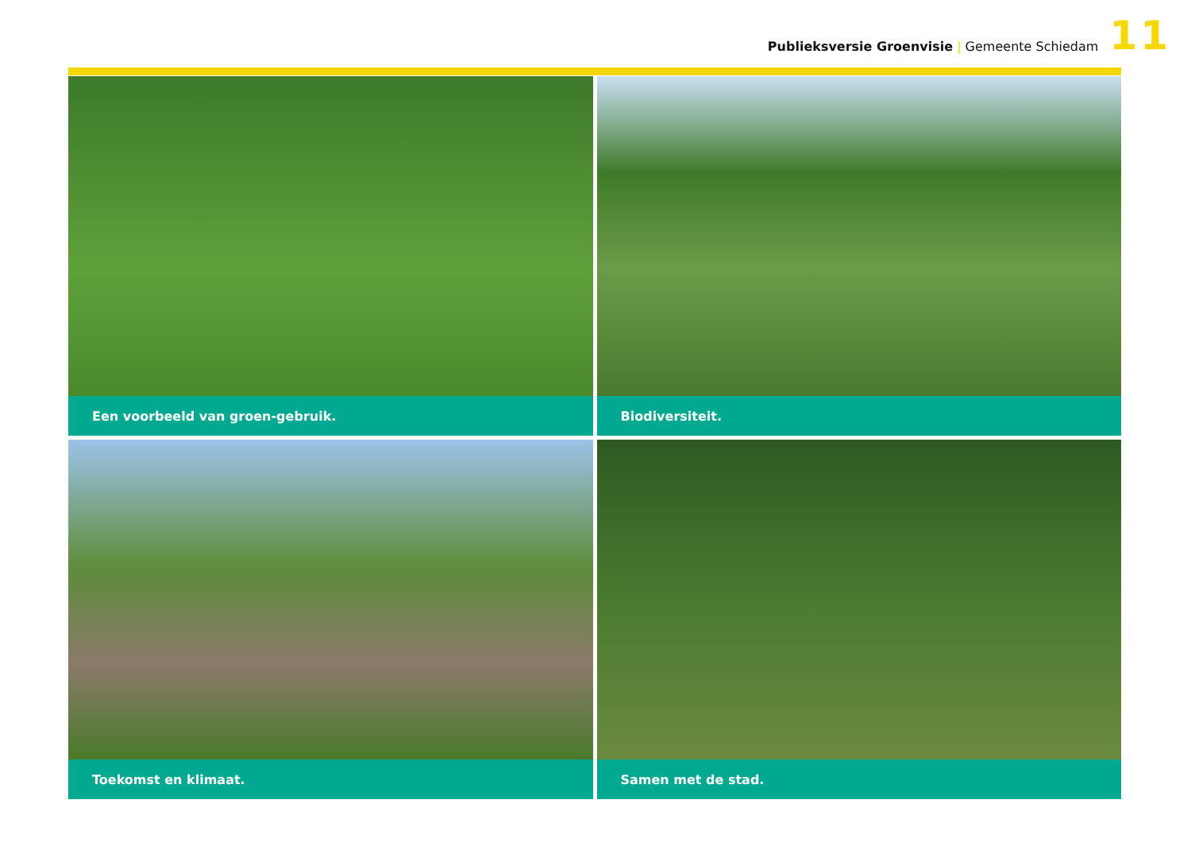Publieksversie Groenvisie | Gemeente Schiedam
11
Een voorbeeld van groen-gebruik.
Biodiversiteit.
Toekomst en klimaat.
Samen met de stad.